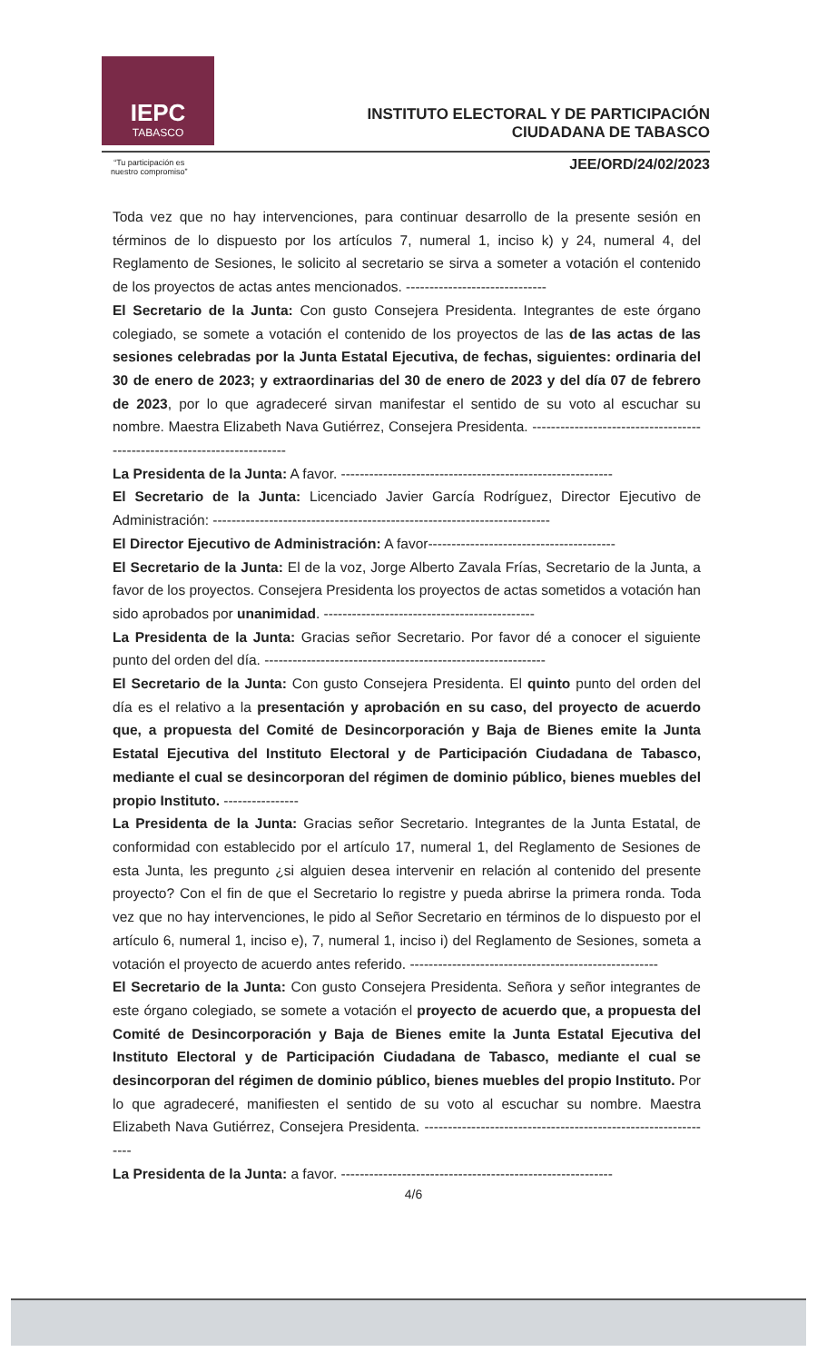IEPC TABASCO
INSTITUTO ELECTORAL Y DE PARTICIPACIÓN
CIUDADANA DE TABASCO
“Tu participación es
nuestro compromiso”
JEE/ORD/24/02/2023
Toda vez que no hay intervenciones, para continuar desarrollo de la presente sesión en términos de lo dispuesto por los artículos 7, numeral 1, inciso k) y 24, numeral 4, del Reglamento de Sesiones, le solicito al secretario se sirva a someter a votación el contenido de los proyectos de actas antes mencionados. ------------------------------
El Secretario de la Junta: Con gusto Consejera Presidenta. Integrantes de este órgano colegiado, se somete a votación el contenido de los proyectos de las de las actas de las sesiones celebradas por la Junta Estatal Ejecutiva, de fechas, siguientes: ordinaria del 30 de enero de 2023; y extraordinarias del 30 de enero de 2023 y del día 07 de febrero de 2023, por lo que agradeceré sirvan manifestar el sentido de su voto al escuchar su nombre. Maestra Elizabeth Nava Gutiérrez, Consejera Presidenta. -------------------------------------------------------------------------
La Presidenta de la Junta: A favor. ----------------------------------------------------------
El Secretario de la Junta: Licenciado Javier García Rodríguez, Director Ejecutivo de Administración: ------------------------------------------------------------------------
El Director Ejecutivo de Administración: A favor----------------------------------------
El Secretario de la Junta: El de la voz, Jorge Alberto Zavala Frías, Secretario de la Junta, a favor de los proyectos. Consejera Presidenta los proyectos de actas sometidos a votación han sido aprobados por unanimidad. ---------------------------------------------
La Presidenta de la Junta: Gracias señor Secretario. Por favor dé a conocer el siguiente punto del orden del día. ------------------------------------------------------------
El Secretario de la Junta: Con gusto Consejera Presidenta. El quinto punto del orden del día es el relativo a la presentación y aprobación en su caso, del proyecto de acuerdo que, a propuesta del Comité de Desincorporación y Baja de Bienes emite la Junta Estatal Ejecutiva del Instituto Electoral y de Participación Ciudadana de Tabasco, mediante el cual se desincorporan del régimen de dominio público, bienes muebles del propio Instituto. ----------------
La Presidenta de la Junta: Gracias señor Secretario. Integrantes de la Junta Estatal, de conformidad con establecido por el artículo 17, numeral 1, del Reglamento de Sesiones de esta Junta, les pregunto ¿si alguien desea intervenir en relación al contenido del presente proyecto? Con el fin de que el Secretario lo registre y pueda abrirse la primera ronda. Toda vez que no hay intervenciones, le pido al Señor Secretario en términos de lo dispuesto por el artículo 6, numeral 1, inciso e), 7, numeral 1, inciso i) del Reglamento de Sesiones, someta a votación el proyecto de acuerdo antes referido. -----------------------------------------------------
El Secretario de la Junta: Con gusto Consejera Presidenta. Señora y señor integrantes de este órgano colegiado, se somete a votación el proyecto de acuerdo que, a propuesta del Comité de Desincorporación y Baja de Bienes emite la Junta Estatal Ejecutiva del Instituto Electoral y de Participación Ciudadana de Tabasco, mediante el cual se desincorporan del régimen de dominio público, bienes muebles del propio Instituto. Por lo que agradeceré, manifiesten el sentido de su voto al escuchar su nombre. Maestra Elizabeth Nava Gutiérrez, Consejera Presidenta. ---------------------------------------------------------------
La Presidenta de la Junta: a favor. ----------------------------------------------------------
4/6